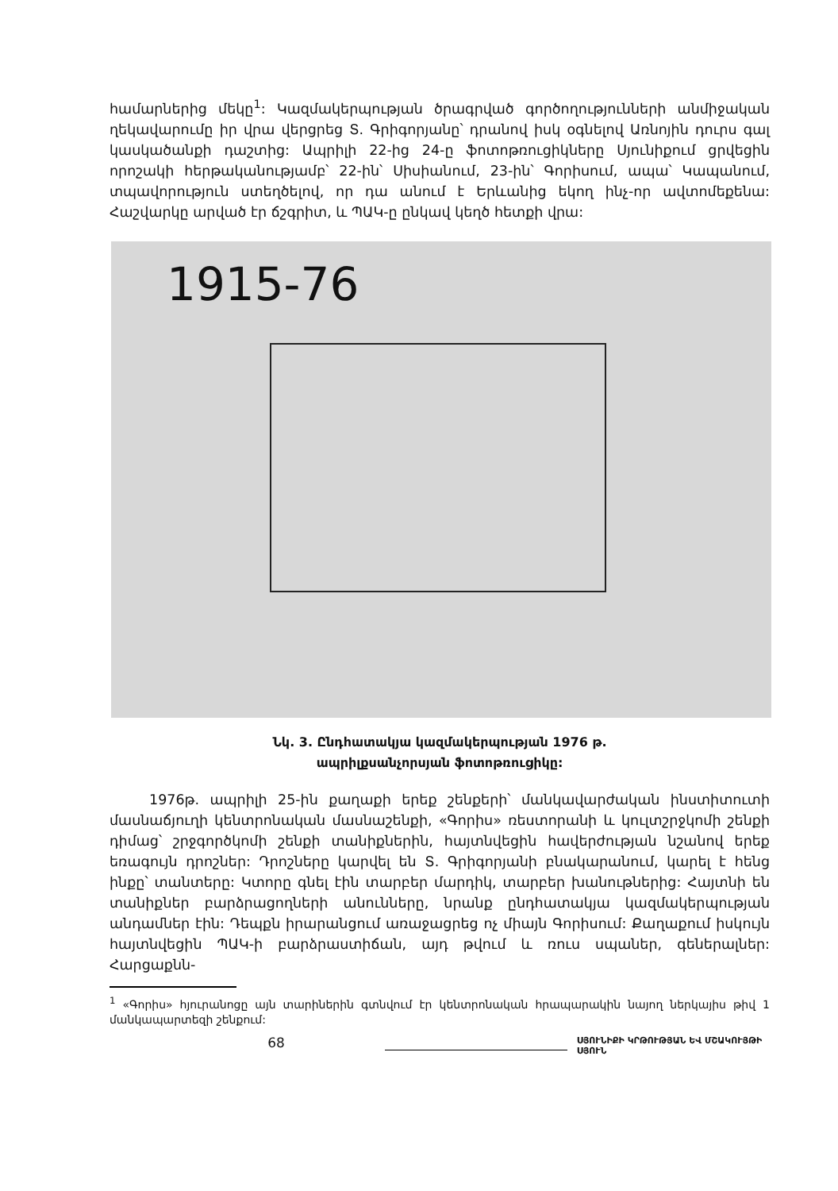համարներից մեկը<sup>1</sup>: Կազմակերպության ծրագրված գործողությունների ան­միջական ղեկավարումը իր վրա վերցրեց Տ. Գրիգորյանը՝ դրանով իսկ օգնելով Առնոյին դուրս գալ կասկածանքի դաշտից: Ապրիլի 22-ից 24-ը ֆոտոթռուցիկ­ները Սյունիքում ցրվեցին որոշակի հերթականությամբ՝ 22-ին՝ Սիսիանում, 23-ին՝ Գորիսում, ապա՝ Կապանում, տպավորություն ստեղծելով, որ դա անում է Երևանից եկող ինչ-որ ավտոմեքենա: Հաշվարկը արված էր ճշգրիտ, և ՊԱԿ-ը ընկավ կեղծ հետքի վրա:
1915-76
Նկ. 3. Ընդհատակյա կազմակերպության 1976 թ.
ապրիլքսանչորսյան ֆոտոթռուցիկը:
1976թ. ապրիլի 25-ին քաղաքի երեք շենքերի՝ մանկավարժական ինստի­տուտի մասնաճյուղի կենտրոնական մասնաշենքի, «Գորիս» ռեստորանի և կուլտշրջկոմի շենքի դիմաց՝ շրջգործկոմի շենքի տանիքներին, հայտնվեցին հավերժության նշանով երեք եռագույն դրոշներ: Դրոշները կարվել են Տ. Գրի­գորյանի բնակարանում, կարել է հենց ինքը՝ տանտերը: Կտորը գնել էին տար­բեր մարդիկ, տարբեր խանութներից: Հայտնի են տանիքներ բարձրացողների անունները, նրանք ընդհատակյա կազմակերպության անդամներ էին: Դեպքն իրարանցում առաջացրեց ոչ միայն Գորիսում: Քաղաքում իսկույն հայտնվեցին ՊԱԿ-ի բարձրաստիճան, այդ թվում և ռուս սպաներ, գեներալներ: Հարցաքնն-
<sup>1</sup> «Գորիս» հյուրանոցը այն տարիներին գտնվում էր կենտրոնական հրապարակին նայող ներկայիս թիվ 1 մանկապարտեզի շենքում:
68
ՍՅՈՒՆԻՔԻ ԿՐԹՈՒԹՅԱՆ ԵՎ ՄՇԱԿՈՒՅԹԻ ՍՅՈՒՆ